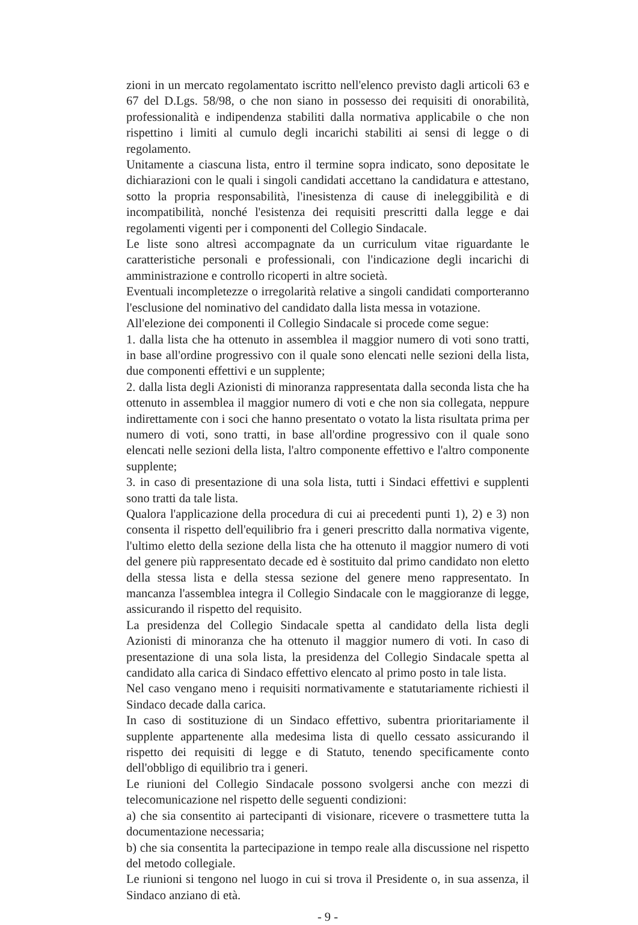zioni in un mercato regolamentato iscritto nell'elenco previsto dagli articoli 63 e 67 del D.Lgs. 58/98, o che non siano in possesso dei requisiti di onorabilità, professionalità e indipendenza stabiliti dalla normativa applicabile o che non rispettino i limiti al cumulo degli incarichi stabiliti ai sensi di legge o di regolamento.
Unitamente a ciascuna lista, entro il termine sopra indicato, sono depositate le dichiarazioni con le quali i singoli candidati accettano la candidatura e attestano, sotto la propria responsabilità, l'inesistenza di cause di ineleggibilità e di incompatibilità, nonché l'esistenza dei requisiti prescritti dalla legge e dai regolamenti vigenti per i componenti del Collegio Sindacale.
Le liste sono altresì accompagnate da un curriculum vitae riguardante le caratteristiche personali e professionali, con l'indicazione degli incarichi di amministrazione e controllo ricoperti in altre società.
Eventuali incompletezze o irregolarità relative a singoli candidati comporteranno l'esclusione del nominativo del candidato dalla lista messa in votazione.
All'elezione dei componenti il Collegio Sindacale si procede come segue:
1. dalla lista che ha ottenuto in assemblea il maggior numero di voti sono tratti, in base all'ordine progressivo con il quale sono elencati nelle sezioni della lista, due componenti effettivi e un supplente;
2. dalla lista degli Azionisti di minoranza rappresentata dalla seconda lista che ha ottenuto in assemblea il maggior numero di voti e che non sia collegata, neppure indirettamente con i soci che hanno presentato o votato la lista risultata prima per numero di voti, sono tratti, in base all'ordine progressivo con il quale sono elencati nelle sezioni della lista, l'altro componente effettivo e l'altro componente supplente;
3. in caso di presentazione di una sola lista, tutti i Sindaci effettivi e supplenti sono tratti da tale lista.
Qualora l'applicazione della procedura di cui ai precedenti punti 1), 2) e 3) non consenta il rispetto dell'equilibrio fra i generi prescritto dalla normativa vigente, l'ultimo eletto della sezione della lista che ha ottenuto il maggior numero di voti del genere più rappresentato decade ed è sostituito dal primo candidato non eletto della stessa lista e della stessa sezione del genere meno rappresentato. In mancanza l'assemblea integra il Collegio Sindacale con le maggioranze di legge, assicurando il rispetto del requisito.
La presidenza del Collegio Sindacale spetta al candidato della lista degli Azionisti di minoranza che ha ottenuto il maggior numero di voti. In caso di presentazione di una sola lista, la presidenza del Collegio Sindacale spetta al candidato alla carica di Sindaco effettivo elencato al primo posto in tale lista.
Nel caso vengano meno i requisiti normativamente e statutariamente richiesti il Sindaco decade dalla carica.
In caso di sostituzione di un Sindaco effettivo, subentra prioritariamente il supplente appartenente alla medesima lista di quello cessato assicurando il rispetto dei requisiti di legge e di Statuto, tenendo specificamente conto dell'obbligo di equilibrio tra i generi.
Le riunioni del Collegio Sindacale possono svolgersi anche con mezzi di telecomunicazione nel rispetto delle seguenti condizioni:
a) che sia consentito ai partecipanti di visionare, ricevere o trasmettere tutta la documentazione necessaria;
b) che sia consentita la partecipazione in tempo reale alla discussione nel rispetto del metodo collegiale.
Le riunioni si tengono nel luogo in cui si trova il Presidente o, in sua assenza, il Sindaco anziano di età.
- 9 -